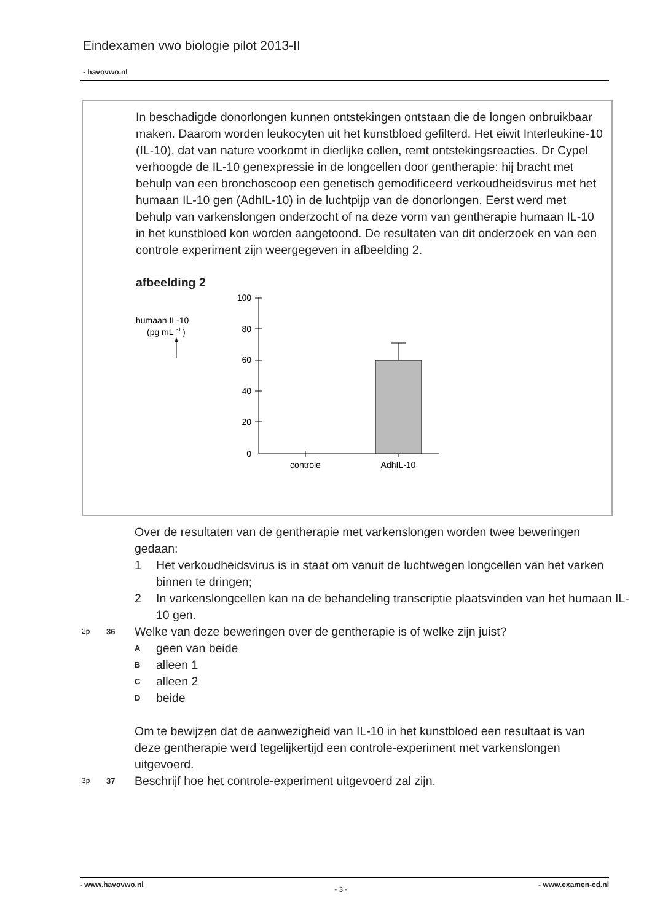Eindexamen vwo biologie pilot 2013-II
- havovwo.nl
In beschadigde donorlongen kunnen ontstekingen ontstaan die de longen onbruikbaar maken. Daarom worden leukocyten uit het kunstbloed gefilterd. Het eiwit Interleukine-10 (IL-10), dat van nature voorkomt in dierlijke cellen, remt ontstekingsreacties. Dr Cypel verhoogde de IL-10 genexpressie in de longcellen door gentherapie: hij bracht met behulp van een bronchoscoop een genetisch gemodificeerd verkoudheidsvirus met het humaan IL-10 gen (AdhIL-10) in de luchtpijp van de donorlongen. Eerst werd met behulp van varkenslongen onderzocht of na deze vorm van gentherapie humaan IL-10 in het kunstbloed kon worden aangetoond. De resultaten van dit onderzoek en van een controle experiment zijn weergegeven in afbeelding 2.
afbeelding 2
humaan IL-10
(pg mL
-1
)
100
80
60
40
20
0
controle
AdhIL-10
Over de resultaten van de gentherapie met varkenslongen worden twee beweringen gedaan:
1 Het verkoudheidsvirus is in staat om vanuit de luchtwegen longcellen van het varken binnen te dringen;
2 In varkenslongcellen kan na de behandeling transcriptie plaatsvinden van het humaan IL-10 gen.
2p 36 Welke van deze beweringen over de gentherapie is of welke zijn juist?
Ageen van beide
Balleen 1
Calleen 2
Dbeide
Om te bewijzen dat de aanwezigheid van IL-10 in het kunstbloed een resultaat is van deze gentherapie werd tegelijkertijd een controle-experiment met varkenslongen uitgevoerd.
3p 37 Beschrijf hoe het controle-experiment uitgevoerd zal zijn.
- www.havovwo.nl - 3 - - www.examen-cd.nl